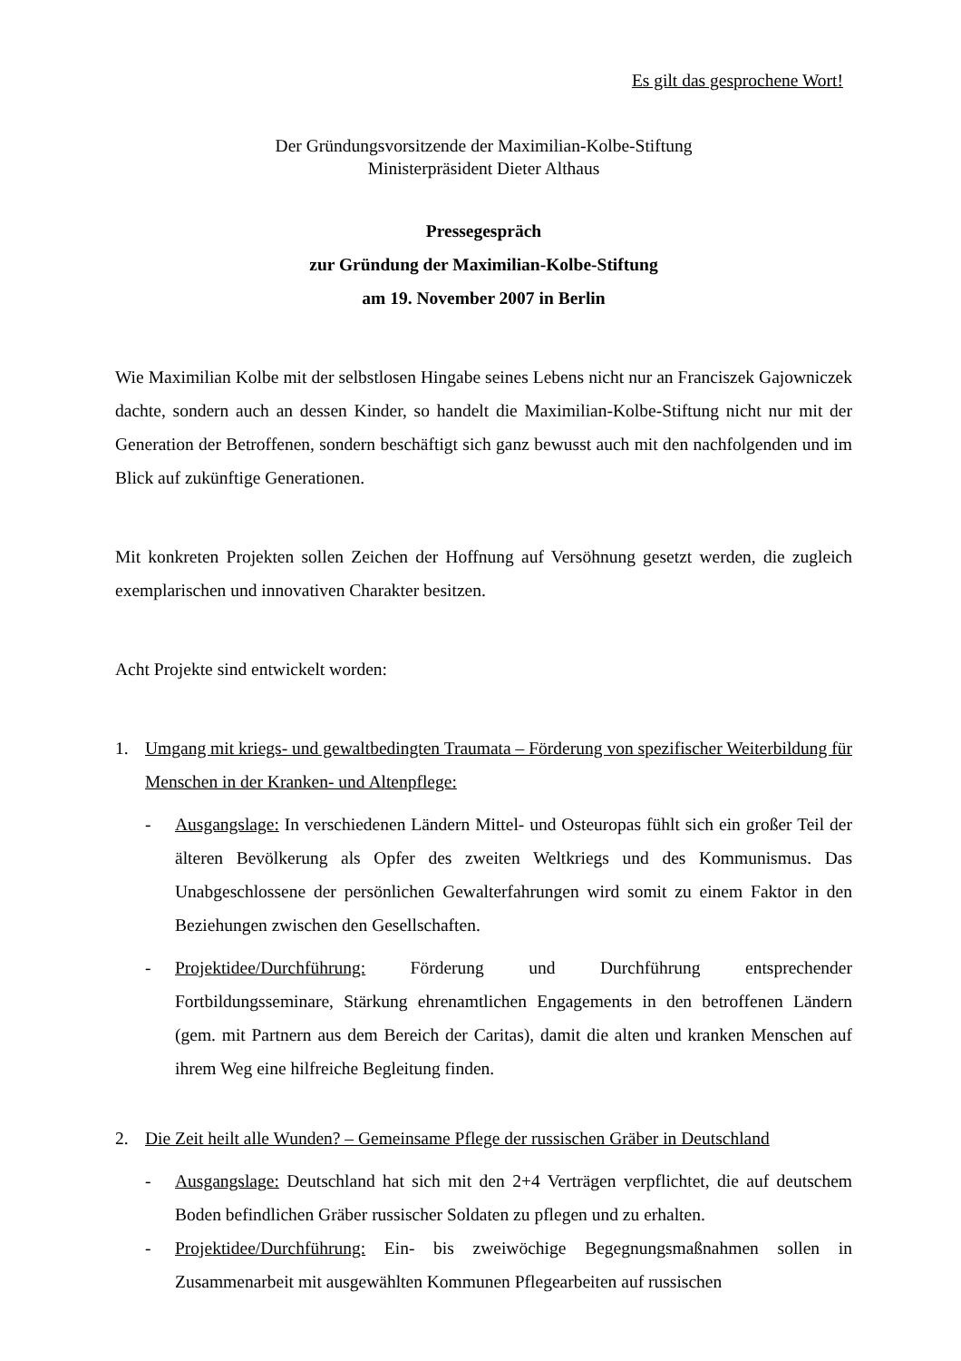Es gilt das gesprochene Wort!
Der Gründungsvorsitzende der Maximilian-Kolbe-Stiftung
Ministerpräsident Dieter Althaus
Pressegespräch
zur Gründung der Maximilian-Kolbe-Stiftung
am 19. November 2007 in Berlin
Wie Maximilian Kolbe mit der selbstlosen Hingabe seines Lebens nicht nur an Franciszek Gajowniczek dachte, sondern auch an dessen Kinder, so handelt die Maximilian-Kolbe-Stiftung nicht nur mit der Generation der Betroffenen, sondern beschäftigt sich ganz bewusst auch mit den nachfolgenden und im Blick auf zukünftige Generationen.
Mit konkreten Projekten sollen Zeichen der Hoffnung auf Versöhnung gesetzt werden, die zugleich exemplarischen und innovativen Charakter besitzen.
Acht Projekte sind entwickelt worden:
1. Umgang mit kriegs- und gewaltbedingten Traumata – Förderung von spezifischer Weiterbildung für Menschen in der Kranken- und Altenpflege:
- Ausgangslage: In verschiedenen Ländern Mittel- und Osteuropas fühlt sich ein großer Teil der älteren Bevölkerung als Opfer des zweiten Weltkriegs und des Kommunismus. Das Unabgeschlossene der persönlichen Gewalterfahrungen wird somit zu einem Faktor in den Beziehungen zwischen den Gesellschaften.
- Projektidee/Durchführung: Förderung und Durchführung entsprechender Fortbildungsseminare, Stärkung ehrenamtlichen Engagements in den betroffenen Ländern (gem. mit Partnern aus dem Bereich der Caritas), damit die alten und kranken Menschen auf ihrem Weg eine hilfreiche Begleitung finden.
2. Die Zeit heilt alle Wunden? – Gemeinsame Pflege der russischen Gräber in Deutschland
- Ausgangslage: Deutschland hat sich mit den 2+4 Verträgen verpflichtet, die auf deutschem Boden befindlichen Gräber russischer Soldaten zu pflegen und zu erhalten.
- Projektidee/Durchführung: Ein- bis zweiwöchige Begegnungsmaßnahmen sollen in Zusammenarbeit mit ausgewählten Kommunen Pflegearbeiten auf russischen